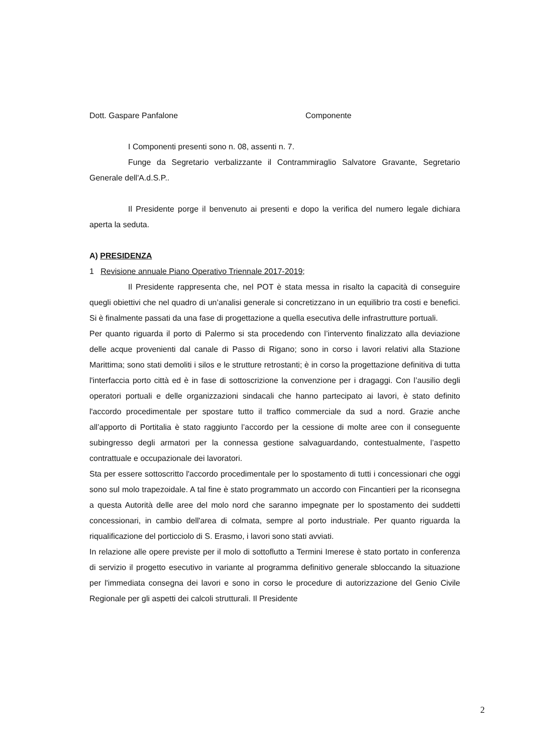Dott. Gaspare Panfalone Componente
I Componenti presenti sono n. 08, assenti n. 7.
Funge da Segretario verbalizzante il Contrammiraglio Salvatore Gravante, Segretario Generale dell'A.d.S.P..
Il Presidente porge il benvenuto ai presenti e dopo la verifica del numero legale dichiara aperta la seduta.
A) PRESIDENZA
1 Revisione annuale Piano Operativo Triennale 2017-2019;
Il Presidente rappresenta che, nel POT è stata messa in risalto la capacità di conseguire quegli obiettivi che nel quadro di un’analisi generale si concretizzano in un equilibrio tra costi e benefici. Si è finalmente passati da una fase di progettazione a quella esecutiva delle infrastrutture portuali.
Per quanto riguarda il porto di Palermo si sta procedendo con l’intervento finalizzato alla deviazione delle acque provenienti dal canale di Passo di Rigano; sono in corso i lavori relativi alla Stazione Marittima; sono stati demoliti i silos e le strutture retrostanti; è in corso la progettazione definitiva di tutta l'interfaccia porto città ed è in fase di sottoscrizione la convenzione per i dragaggi. Con l’ausilio degli operatori portuali e delle organizzazioni sindacali che hanno partecipato ai lavori, è stato definito l'accordo procedimentale per spostare tutto il traffico commerciale da sud a nord. Grazie anche all’apporto di Portitalia è stato raggiunto l’accordo per la cessione di molte aree con il conseguente subingresso degli armatori per la connessa gestione salvaguardando, contestualmente, l’aspetto contrattuale e occupazionale dei lavoratori.
Sta per essere sottoscritto l'accordo procedimentale per lo spostamento di tutti i concessionari che oggi sono sul molo trapezoidale. A tal fine è stato programmato un accordo con Fincantieri per la riconsegna a questa Autorità delle aree del molo nord che saranno impegnate per lo spostamento dei suddetti concessionari, in cambio dell'area di colmata, sempre al porto industriale. Per quanto riguarda la riqualificazione del porticciolo di S. Erasmo, i lavori sono stati avviati.
In relazione alle opere previste per il molo di sottoflutto a Termini Imerese è stato portato in conferenza di servizio il progetto esecutivo in variante al programma definitivo generale sbloccando la situazione per l'immediata consegna dei lavori e sono in corso le procedure di autorizzazione del Genio Civile Regionale per gli aspetti dei calcoli strutturali. Il Presidente
2